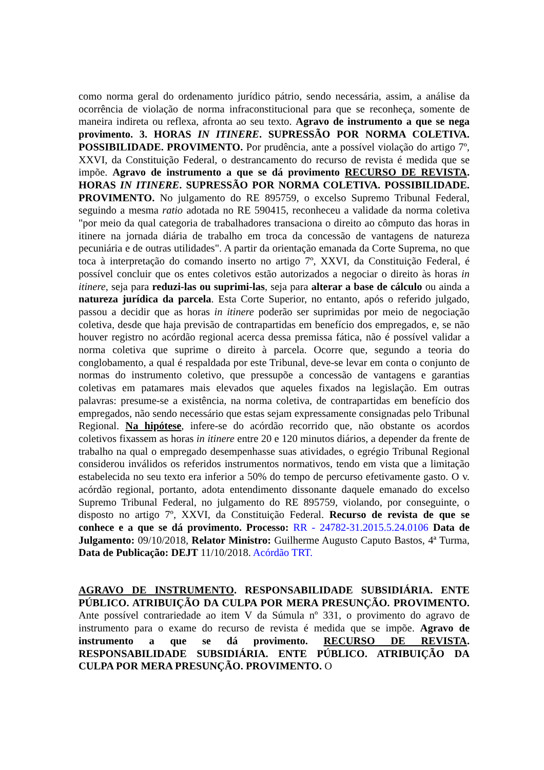como norma geral do ordenamento jurídico pátrio, sendo necessária, assim, a análise da ocorrência de violação de norma infraconstitucional para que se reconheça, somente de maneira indireta ou reflexa, afronta ao seu texto. Agravo de instrumento a que se nega provimento. 3. HORAS IN ITINERE. SUPRESSÃO POR NORMA COLETIVA. POSSIBILIDADE. PROVIMENTO. Por prudência, ante a possível violação do artigo 7º, XXVI, da Constituição Federal, o destrancamento do recurso de revista é medida que se impõe. Agravo de instrumento a que se dá provimento RECURSO DE REVISTA. HORAS IN ITINERE. SUPRESSÃO POR NORMA COLETIVA. POSSIBILIDADE. PROVIMENTO. No julgamento do RE 895759, o excelso Supremo Tribunal Federal, seguindo a mesma ratio adotada no RE 590415, reconheceu a validade da norma coletiva "por meio da qual categoria de trabalhadores transaciona o direito ao cômputo das horas in itinere na jornada diária de trabalho em troca da concessão de vantagens de natureza pecuniária e de outras utilidades". A partir da orientação emanada da Corte Suprema, no que toca à interpretação do comando inserto no artigo 7º, XXVI, da Constituição Federal, é possível concluir que os entes coletivos estão autorizados a negociar o direito às horas in itinere, seja para reduzi-las ou suprimi-las, seja para alterar a base de cálculo ou ainda a natureza jurídica da parcela. Esta Corte Superior, no entanto, após o referido julgado, passou a decidir que as horas in itinere poderão ser suprimidas por meio de negociação coletiva, desde que haja previsão de contrapartidas em benefício dos empregados, e, se não houver registro no acórdão regional acerca dessa premissa fática, não é possível validar a norma coletiva que suprime o direito à parcela. Ocorre que, segundo a teoria do conglobamento, a qual é respaldada por este Tribunal, deve-se levar em conta o conjunto de normas do instrumento coletivo, que pressupõe a concessão de vantagens e garantias coletivas em patamares mais elevados que aqueles fixados na legislação. Em outras palavras: presume-se a existência, na norma coletiva, de contrapartidas em benefício dos empregados, não sendo necessário que estas sejam expressamente consignadas pelo Tribunal Regional. Na hipótese, infere-se do acórdão recorrido que, não obstante os acordos coletivos fixassem as horas in itinere entre 20 e 120 minutos diários, a depender da frente de trabalho na qual o empregado desempenhasse suas atividades, o egrégio Tribunal Regional considerou inválidos os referidos instrumentos normativos, tendo em vista que a limitação estabelecida no seu texto era inferior a 50% do tempo de percurso efetivamente gasto. O v. acórdão regional, portanto, adota entendimento dissonante daquele emanado do excelso Supremo Tribunal Federal, no julgamento do RE 895759, violando, por conseguinte, o disposto no artigo 7º, XXVI, da Constituição Federal. Recurso de revista de que se conhece e a que se dá provimento. Processo: RR - 24782-31.2015.5.24.0106 Data de Julgamento: 09/10/2018, Relator Ministro: Guilherme Augusto Caputo Bastos, 4ª Turma, Data de Publicação: DEJT 11/10/2018. Acórdão TRT.
AGRAVO DE INSTRUMENTO. RESPONSABILIDADE SUBSIDIÁRIA. ENTE PÚBLICO. ATRIBUIÇÃO DA CULPA POR MERA PRESUNÇÃO. PROVIMENTO. Ante possível contrariedade ao item V da Súmula nº 331, o provimento do agravo de instrumento para o exame do recurso de revista é medida que se impõe. Agravo de instrumento a que se dá provimento. RECURSO DE REVISTA. RESPONSABILIDADE SUBSIDIÁRIA. ENTE PÚBLICO. ATRIBUIÇÃO DA CULPA POR MERA PRESUNÇÃO. PROVIMENTO. O